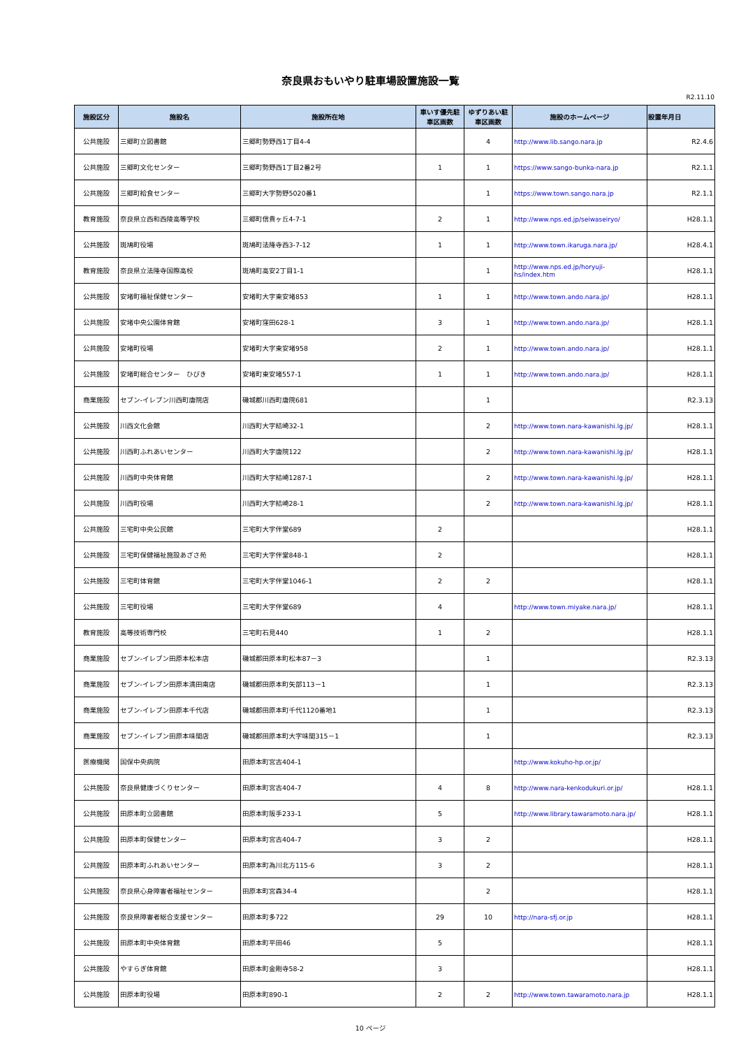奈良県おもいやり駐車場設置施設一覧
R2.11.10
| 施設区分 | 施設名 | 施設所在地 | 車いす優先駐車区画数 | ゆずりあい駐車区画数 | 施設のホームページ | 設置年月日 |
| --- | --- | --- | --- | --- | --- | --- |
| 公共施設 | 三郷町立図書館 | 三郷町勢野西1丁目4-4 | | 4 | http://www.lib.sango.nara.jp | R2.4.6 |
| 公共施設 | 三郷町文化センター | 三郷町勢野西1丁目2番2号 | 1 | 1 | https://www.sango-bunka-nara.jp | R2.1.1 |
| 公共施設 | 三郷町給食センター | 三郷町大字勢野5020番1 | | 1 | https://www.town.sango.nara.jp | R2.1.1 |
| 教育施設 | 奈良県立西和西陵高等学校 | 三郷町信貴ヶ丘4-7-1 | 2 | 1 | http://www.nps.ed.jp/seiwaseiryo/ | H28.1.1 |
| 公共施設 | 斑鳩町役場 | 斑鳩町法隆寺西3-7-12 | 1 | 1 | http://www.town.ikaruga.nara.jp/ | H28.4.1 |
| 教育施設 | 奈良県立法隆寺国際高校 | 斑鳩町高安2丁目1-1 | | 1 | http://www.nps.ed.jp/horyuji-hs/index.htm | H28.1.1 |
| 公共施設 | 安堵町福祉保健センター | 安堵町大字東安堵853 | 1 | 1 | http://www.town.ando.nara.jp/ | H28.1.1 |
| 公共施設 | 安堵中央公園体育館 | 安堵町窪田628-1 | 3 | 1 | http://www.town.ando.nara.jp/ | H28.1.1 |
| 公共施設 | 安堵町役場 | 安堵町大字東安堵958 | 2 | 1 | http://www.town.ando.nara.jp/ | H28.1.1 |
| 公共施設 | 安堵町総合センター ひびき | 安堵町東安堵557-1 | 1 | 1 | http://www.town.ando.nara.jp/ | H28.1.1 |
| 商業施設 | セブン-イレブン川西町唐院店 | 磯城郡川西町唐院681 | | 1 | | R2.3.13 |
| 公共施設 | 川西文化会館 | 川西町大字結崎32-1 | | 2 | http://www.town.nara-kawanishi.lg.jp/ | H28.1.1 |
| 公共施設 | 川西町ふれあいセンター | 川西町大字唐院122 | | 2 | http://www.town.nara-kawanishi.lg.jp/ | H28.1.1 |
| 公共施設 | 川西町中央体育館 | 川西町大字結崎1287-1 | | 2 | http://www.town.nara-kawanishi.lg.jp/ | H28.1.1 |
| 公共施設 | 川西町役場 | 川西町大字結崎28-1 | | 2 | http://www.town.nara-kawanishi.lg.jp/ | H28.1.1 |
| 公共施設 | 三宅町中央公民館 | 三宅町大字伴堂689 | 2 | | | H28.1.1 |
| 公共施設 | 三宅町保健福祉施設あざさ苑 | 三宅町大字伴堂848-1 | 2 | | | H28.1.1 |
| 公共施設 | 三宅町体育館 | 三宅町大字伴堂1046-1 | 2 | 2 | | H28.1.1 |
| 公共施設 | 三宅町役場 | 三宅町大字伴堂689 | 4 | | http://www.town.miyake.nara.jp/ | H28.1.1 |
| 教育施設 | 高等技術専門校 | 三宅町石見440 | 1 | 2 | | H28.1.1 |
| 商業施設 | セブン-イレブン田原本松本店 | 磯城郡田原本町松本87－3 | | 1 | | R2.3.13 |
| 商業施設 | セブン-イレブン田原本満田南店 | 磯城郡田原本町矢部113－1 | | 1 | | R2.3.13 |
| 商業施設 | セブン-イレブン田原本千代店 | 磯城郡田原本町千代1120番地1 | | 1 | | R2.3.13 |
| 商業施設 | セブン-イレブン田原本味間店 | 磯城郡田原本町大字味間315－1 | | 1 | | R2.3.13 |
| 医療機関 | 国保中央病院 | 田原本町宮古404-1 | | | http://www.kokuho-hp.or.jp/ | |
| 公共施設 | 奈良県健康づくりセンター | 田原本町宮古404-7 | 4 | 8 | http://www.nara-kenkodukuri.or.jp/ | H28.1.1 |
| 公共施設 | 田原本町立図書館 | 田原本町阪手233-1 | 5 | | http://www.library.tawaramoto.nara.jp/ | H28.1.1 |
| 公共施設 | 田原本町保健センター | 田原本町宮古404-7 | 3 | 2 | | H28.1.1 |
| 公共施設 | 田原本町ふれあいセンター | 田原本町為川北方115-6 | 3 | 2 | | H28.1.1 |
| 公共施設 | 奈良県心身障害者福祉センター | 田原本町宮森34-4 | | 2 | | H28.1.1 |
| 公共施設 | 奈良県障害者総合支援センター | 田原本町多722 | 29 | 10 | http://nara-sfj.or.jp | H28.1.1 |
| 公共施設 | 田原本町中央体育館 | 田原本町平田46 | 5 | | | H28.1.1 |
| 公共施設 | やすらぎ体育館 | 田原本町金剛寺58-2 | 3 | | | H28.1.1 |
| 公共施設 | 田原本町役場 | 田原本町890-1 | 2 | 2 | http://www.town.tawaramoto.nara.jp | H28.1.1 |
10 ページ